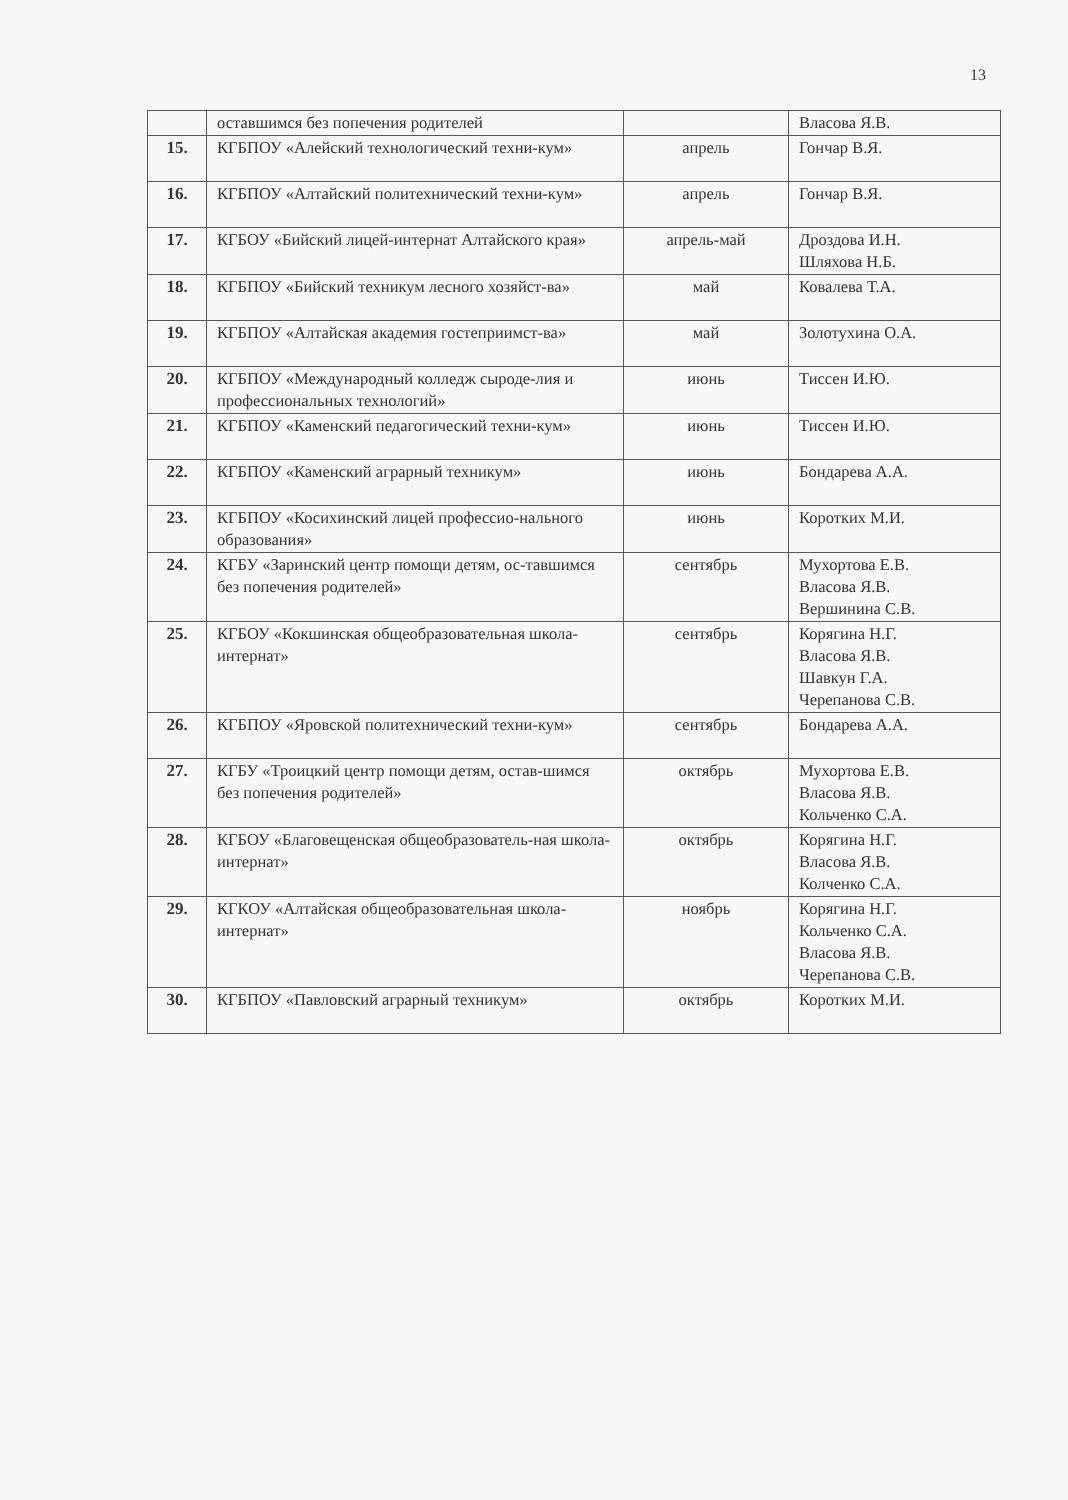13
| | оставшимся без попечения родителей | | Власова Я.В. |
| 15. | КГБПОУ «Алейский технологический техни-кум» | апрель | Гончар В.Я. |
| 16. | КГБПОУ «Алтайский политехнический техни-кум» | апрель | Гончар В.Я. |
| 17. | КГБОУ «Бийский лицей-интернат Алтайского края» | апрель-май | Дроздова И.Н. Шляхова Н.Б. |
| 18. | КГБПОУ «Бийский техникум лесного хозяйст-ва» | май | Ковалева Т.А. |
| 19. | КГБПОУ «Алтайская академия гостеприимст-ва» | май | Золотухина О.А. |
| 20. | КГБПОУ «Международный колледж сыроде-лия и профессиональных технологий» | июнь | Тиссен И.Ю. |
| 21. | КГБПОУ «Каменский педагогический техни-кум» | июнь | Тиссен И.Ю. |
| 22. | КГБПОУ «Каменский аграрный техникум» | июнь | Бондарева А.А. |
| 23. | КГБПОУ «Косихинский лицей профессио-нального образования» | июнь | Коротких М.И. |
| 24. | КГБУ «Заринский центр помощи детям, ос-тавшимся без попечения родителей» | сентябрь | Мухортова Е.В. Власова Я.В. Вершинина С.В. |
| 25. | КГБОУ «Кокшинская общеобразовательная школа-интернат» | сентябрь | Корягина Н.Г. Власова Я.В. Шавкун Г.А. Черепанова С.В. |
| 26. | КГБПОУ «Яровской политехнический техни-кум» | сентябрь | Бондарева А.А. |
| 27. | КГБУ «Троицкий центр помощи детям, остав-шимся без попечения родителей» | октябрь | Мухортова Е.В. Власова Я.В. Кольченко С.А. |
| 28. | КГБОУ «Благовещенская общеобразователь-ная школа-интернат» | октябрь | Корягина Н.Г. Власова Я.В. Колченко С.А. |
| 29. | КГКОУ «Алтайская общеобразовательная школа-интернат» | ноябрь | Корягина Н.Г. Кольченко С.А. Власова Я.В. Черепанова С.В. |
| 30. | КГБПОУ «Павловский аграрный техникум» | октябрь | Коротких М.И. |